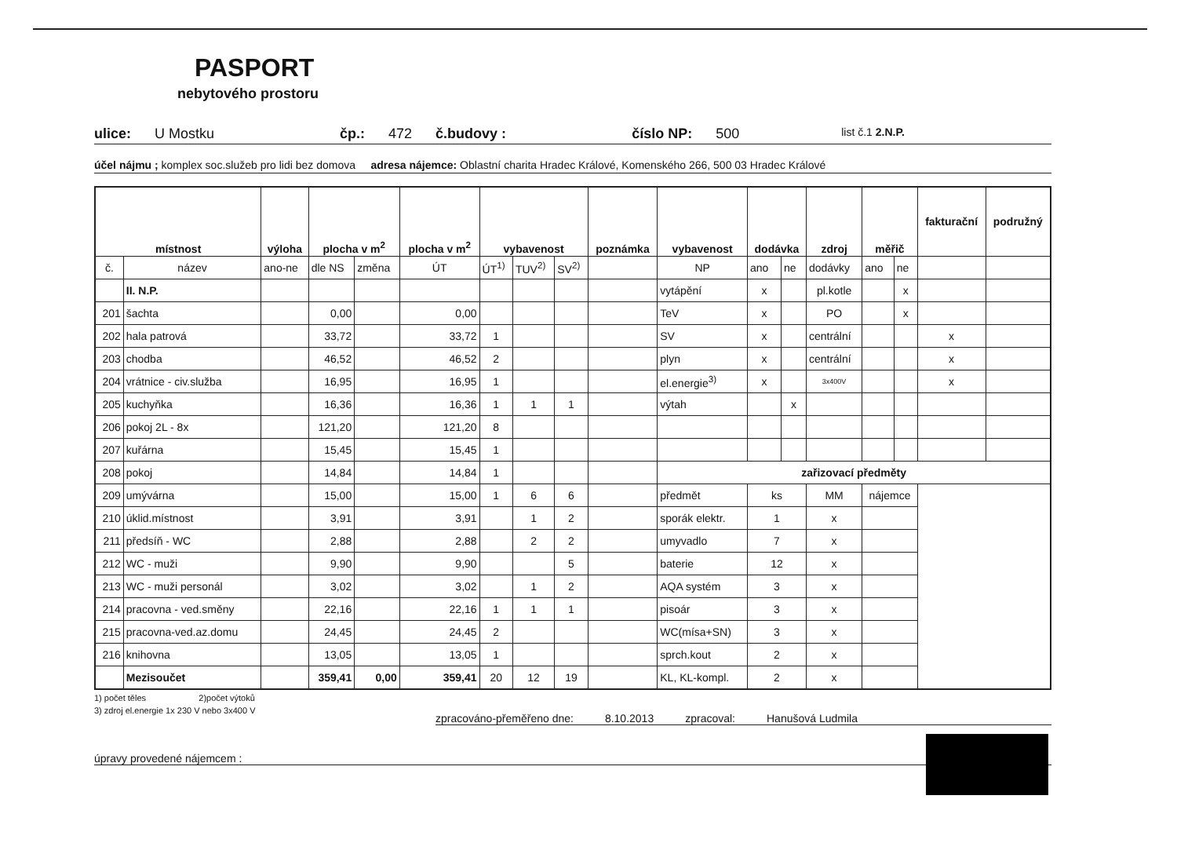PASPORT
nebytového prostoru
ulice: U Mostku čp.: 472 č.budovy : číslo NP: 500 list č.1 2.N.P.
účel nájmu ; komplex soc.služeb pro lidi bez domova adresa nájemce: Oblastní charita Hradec Králové, Komenského 266, 500 03 Hradec Králové
| místnost | | výloha | plocha v m<sup>2</sup> | | plocha v m<sup>2</sup> | vybavenost | | | poznámka | vybavenost | dodávka | | zdroj | měřič | | fakturační | podružný |
| --- | --- | --- | --- | --- | --- | --- | --- | --- | --- | --- | --- | --- | --- | --- | --- | --- | --- |
| č. | název | ano-ne | dle NS | změna | ÚT | ÚT<sup>1)</sup> | TUV<sup>2)</sup> | SV<sup>2)</sup> | | NP | ano | ne | dodávky | ano | ne | | |
| | II. N.P. | | | | | | | | | vytápění | x | | pl.kotle | | x | | |
| 201 | šachta | | 0,00 | | 0,00 | | | | | TeV | x | | PO | | x | | |
| 202 | hala patrová | | 33,72 | | 33,72 | 1 | | | | SV | x | | centrální | | | x | |
| 203 | chodba | | 46,52 | | 46,52 | 2 | | | | plyn | x | | centrální | | | x | |
| 204 | vrátnice - civ.služba | | 16,95 | | 16,95 | 1 | | | | el.energie<sup>3)</sup> | x | | 3x400V | | | x | |
| 205 | kuchyňka | | 16,36 | | 16,36 | 1 | 1 | 1 | | výtah | | x | | | | | |
| 206 | pokoj 2L - 8x | | 121,20 | | 121,20 | 8 | | | | | | | | | | | |
| 207 | kuřárna | | 15,45 | | 15,45 | 1 | | | | | | | | | | | |
| 208 | pokoj | | 14,84 | | 14,84 | 1 | | | | zařizovací předměty | | | | | | | |
| 209 | umývárna | | 15,00 | | 15,00 | 1 | 6 | 6 | | předmět | ks | | MM | nájemce | | | |
| 210 | úklid.místnost | | 3,91 | | 3,91 | | 1 | 2 | | sporák elektr. | 1 | | x | | | | |
| 211 | předsíň - WC | | 2,88 | | 2,88 | | 2 | 2 | | umyvadlo | 7 | | x | | | | |
| 212 | WC - muži | | 9,90 | | 9,90 | | | 5 | | baterie | 12 | | x | | | | |
| 213 | WC - muži personál | | 3,02 | | 3,02 | | 1 | 2 | | AQA systém | 3 | | x | | | | |
| 214 | pracovna - ved.směny | | 22,16 | | 22,16 | 1 | 1 | 1 | | pisoár | 3 | | x | | | | |
| 215 | pracovna-ved.az.domu | | 24,45 | | 24,45 | 2 | | | | WC(mísa+SN) | 3 | | x | | | | |
| 216 | knihovna | | 13,05 | | 13,05 | 1 | | | | sprch.kout | 2 | | x | | | | |
| | Mezisoučet | | 359,41 | 0,00 | 359,41 | 20 | 12 | 19 | | KL, KL-kompl. | 2 | | x | | | | |
1) počet těles 2)počet výtoků
3) zdroj el.energie 1x 230 V nebo 3x400 V
zpracováno-přeměřeno dne: 8.10.2013 zpracoval: Hanušová Ludmila
úpravy provedené nájemcem :